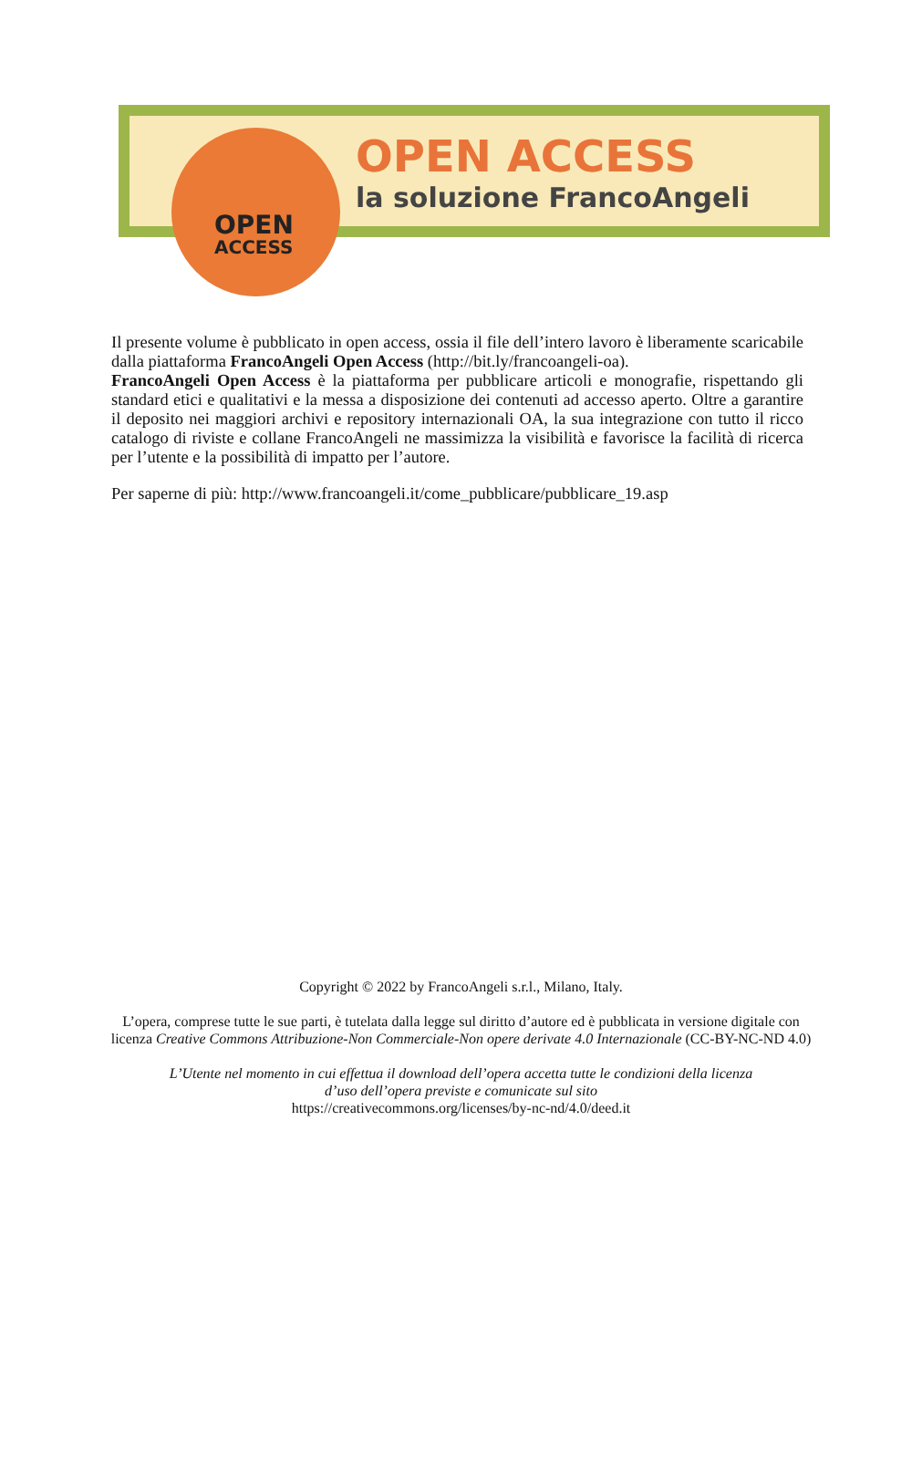OPEN
ACCESS
OPEN ACCESS
la soluzione FrancoAngeli
Il presente volume è pubblicato in open access, ossia il file dell’intero lavoro è liberamente scaricabile dalla piattaforma FrancoAngeli Open Access (http://bit.ly/francoangeli-oa).
FrancoAngeli Open Access è la piattaforma per pubblicare articoli e monografie, rispettando gli standard etici e qualitativi e la messa a disposizione dei contenuti ad accesso aperto. Oltre a garantire il deposito nei maggiori archivi e repository internazionali OA, la sua integrazione con tutto il ricco catalogo di riviste e collane FrancoAngeli ne massimizza la visibilità e favorisce la facilità di ricerca per l’utente e la possibilità di impatto per l’autore.
Per saperne di più: http://www.francoangeli.it/come_pubblicare/pubblicare_19.asp
Copyright © 2022 by FrancoAngeli s.r.l., Milano, Italy.
L’opera, comprese tutte le sue parti, è tutelata dalla legge sul diritto d’autore ed è pubblicata in versione digitale con licenza Creative Commons Attribuzione-Non Commerciale-Non opere derivate 4.0 Internazionale (CC-BY-NC-ND 4.0)
L’Utente nel momento in cui effettua il download dell’opera accetta tutte le condizioni della licenza d’uso dell’opera previste e comunicate sul sito
https://creativecommons.org/licenses/by-nc-nd/4.0/deed.it